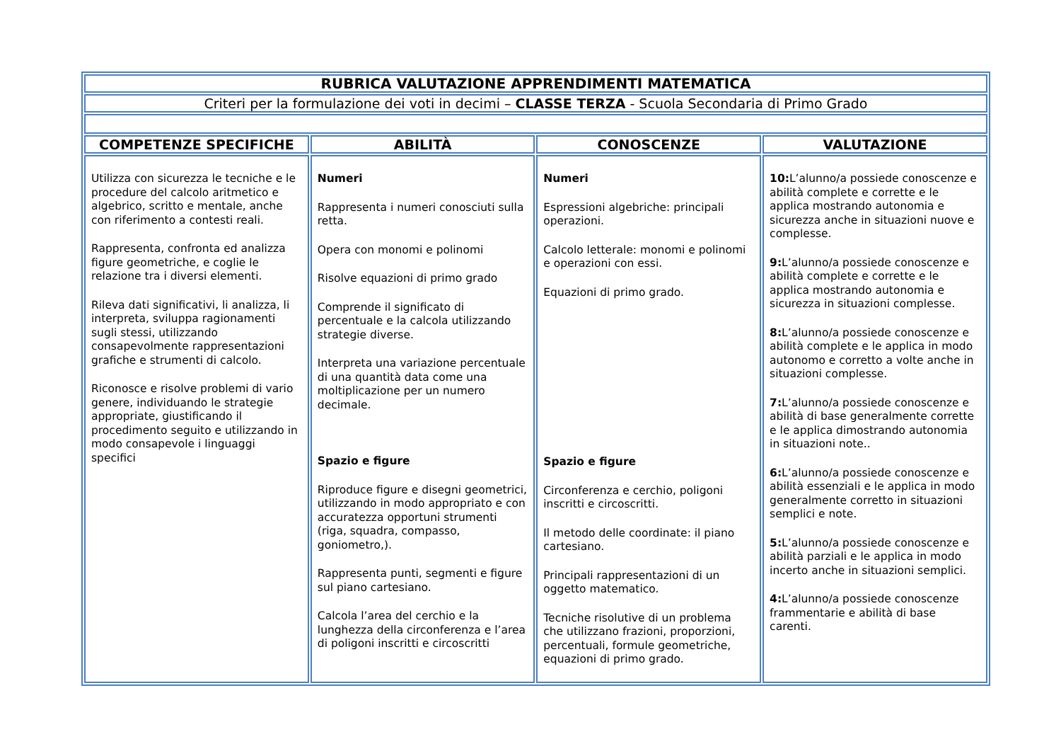| RUBRICA VALUTAZIONE APPRENDIMENTI MATEMATICA | | | |
| Criteri per la formulazione dei voti in decimi – CLASSE TERZA - Scuola Secondaria di Primo Grado | | | |
| COMPETENZE SPECIFICHE | ABILITÀ | CONOSCENZE | VALUTAZIONE |
| Utilizza con sicurezza le tecniche e le procedure del calcolo aritmetico e algebrico, scritto e mentale, anche con riferimento a contesti reali. Rappresenta, confronta ed analizza figure geometriche, e coglie le relazione tra i diversi elementi. Rileva dati significativi, li analizza, li interpreta, sviluppa ragionamenti sugli stessi, utilizzando consapevolmente rappresentazioni grafiche e strumenti di calcolo. Riconosce e risolve problemi di vario genere, individuando le strategie appropriate, giustificando il procedimento seguito e utilizzando in modo consapevole i linguaggi specifici | Numeri Rappresenta i numeri conosciuti sulla retta. Opera con monomi e polinomi Risolve equazioni di primo grado Comprende il significato di percentuale e la calcola utilizzando strategie diverse. Interpreta una variazione percentuale di una quantità data come una moltiplicazione per un numero decimale. Spazio e figure Riproduce figure e disegni geometrici, utilizzando in modo appropriato e con accuratezza opportuni strumenti (riga, squadra, compasso, goniometro,). Rappresenta punti, segmenti e figure sul piano cartesiano. Calcola l’area del cerchio e la lunghezza della circonferenza e l’area di poligoni inscritti e circoscritti | Numeri Espressioni algebriche: principali operazioni. Calcolo letterale: monomi e polinomi e operazioni con essi. Equazioni di primo grado. Spazio e figure Circonferenza e cerchio, poligoni inscritti e circoscritti. Il metodo delle coordinate: il piano cartesiano. Principali rappresentazioni di un oggetto matematico. Tecniche risolutive di un problema che utilizzano frazioni, proporzioni, percentuali, formule geometriche, equazioni di primo grado. | 10: L’alunno/a possiede conoscenze e abilità complete e corrette e le applica mostrando autonomia e sicurezza anche in situazioni nuove e complesse. 9: L’alunno/a possiede conoscenze e abilità complete e corrette e le applica mostrando autonomia e sicurezza in situazioni complesse. 8: L’alunno/a possiede conoscenze e abilità complete e le applica in modo autonomo e corretto a volte anche in situazioni complesse. 7: L’alunno/a possiede conoscenze e abilità di base generalmente corrette e le applica dimostrando autonomia in situazioni note.. 6: L’alunno/a possiede conoscenze e abilità essenziali e le applica in modo generalmente corretto in situazioni semplici e note. 5: L’alunno/a possiede conoscenze e abilità parziali e le applica in modo incerto anche in situazioni semplici. 4: L’alunno/a possiede conoscenze frammentarie e abilità di base carenti. |